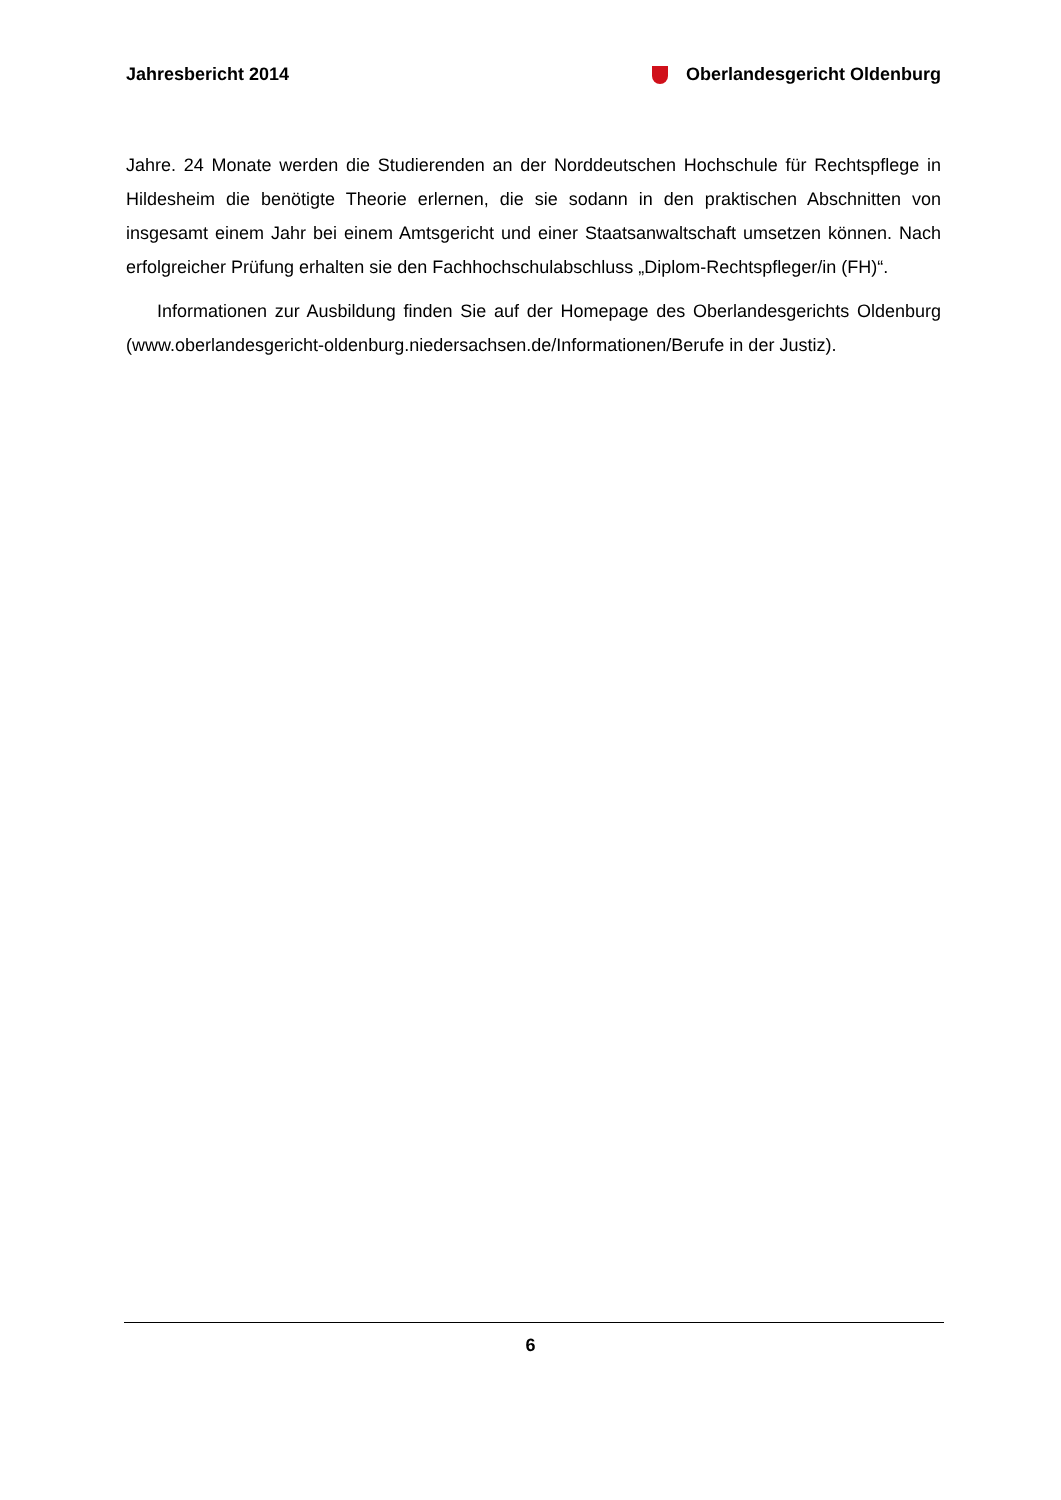Jahresbericht 2014 Oberlandesgericht Oldenburg
Jahre. 24 Monate werden die Studierenden an der Norddeutschen Hochschule für Rechts­pflege in Hildesheim die benötigte Theorie erlernen, die sie sodann in den praktischen Ab­schnitten von insgesamt einem Jahr bei einem Amtsgericht und einer Staatsanwaltschaft umsetzen können. Nach erfolgreicher Prüfung erhalten sie den Fachhochschulabschluss „Diplom-Rechtspfleger/in (FH)“.
Informationen zur Ausbildung finden Sie auf der Homepage des Oberlandesgerichts Oldenburg (www.oberlandesgericht-oldenburg.niedersachsen.de/Informationen/Berufe in der Justiz).
6